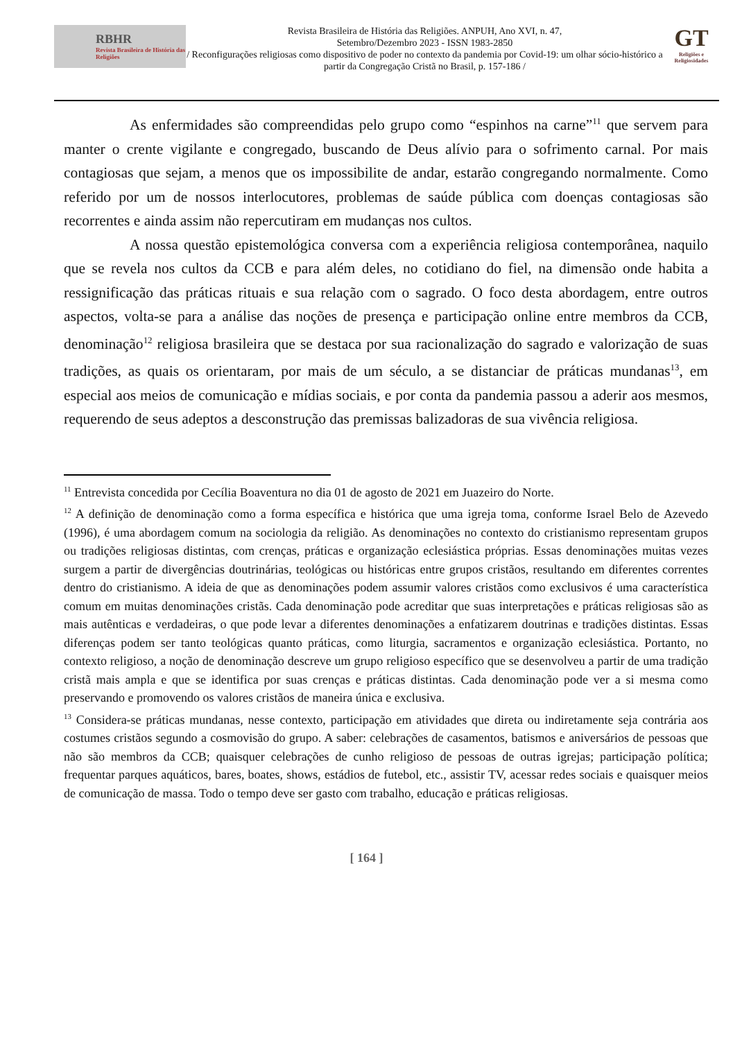RBHR
Revista Brasileira de História das Religiões
Revista Brasileira de História das Religiões. ANPUH, Ano XVI, n. 47,
Setembro/Dezembro 2023 - ISSN 1983-2850
/ Reconfigurações religiosas como dispositivo de poder no contexto da pandemia por Covid-19: um olhar sócio-histórico a partir da Congregação Cristã no Brasil, p. 157-186 /
GT
Religiões e Religiosidades
As enfermidades são compreendidas pelo grupo como “espinhos na carne”<sup>11</sup> que servem para manter o crente vigilante e congregado, buscando de Deus alívio para o sofrimento carnal. Por mais contagiosas que sejam, a menos que os impossibilite de andar, estarão congregando normalmente. Como referido por um de nossos interlocutores, problemas de saúde pública com doenças contagiosas são recorrentes e ainda assim não repercutiram em mudanças nos cultos.
A nossa questão epistemológica conversa com a experiência religiosa contemporânea, naquilo que se revela nos cultos da CCB e para além deles, no cotidiano do fiel, na dimensão onde habita a ressignificação das práticas rituais e sua relação com o sagrado. O foco desta abordagem, entre outros aspectos, volta-se para a análise das noções de presença e participação online entre membros da CCB, denominação<sup>12</sup> religiosa brasileira que se destaca por sua racionalização do sagrado e valorização de suas tradições, as quais os orientaram, por mais de um século, a se distanciar de práticas mundanas<sup>13</sup>, em especial aos meios de comunicação e mídias sociais, e por conta da pandemia passou a aderir aos mesmos, requerendo de seus adeptos a desconstrução das premissas balizadoras de sua vivência religiosa.
<sup>11</sup> Entrevista concedida por Cecília Boaventura no dia 01 de agosto de 2021 em Juazeiro do Norte.
<sup>12</sup> A definição de denominação como a forma específica e histórica que uma igreja toma, conforme Israel Belo de Azevedo (1996), é uma abordagem comum na sociologia da religião. As denominações no contexto do cristianismo representam grupos ou tradições religiosas distintas, com crenças, práticas e organização eclesiástica próprias. Essas denominações muitas vezes surgem a partir de divergências doutrinárias, teológicas ou históricas entre grupos cristãos, resultando em diferentes correntes dentro do cristianismo. A ideia de que as denominações podem assumir valores cristãos como exclusivos é uma característica comum em muitas denominações cristãs. Cada denominação pode acreditar que suas interpretações e práticas religiosas são as mais autênticas e verdadeiras, o que pode levar a diferentes denominações a enfatizarem doutrinas e tradições distintas. Essas diferenças podem ser tanto teológicas quanto práticas, como liturgia, sacramentos e organização eclesiástica. Portanto, no contexto religioso, a noção de denominação descreve um grupo religioso específico que se desenvolveu a partir de uma tradição cristã mais ampla e que se identifica por suas crenças e práticas distintas. Cada denominação pode ver a si mesma como preservando e promovendo os valores cristãos de maneira única e exclusiva.
<sup>13</sup> Considera-se práticas mundanas, nesse contexto, participação em atividades que direta ou indiretamente seja contrária aos costumes cristãos segundo a cosmovisão do grupo. A saber: celebrações de casamentos, batismos e aniversários de pessoas que não são membros da CCB; quaisquer celebrações de cunho religioso de pessoas de outras igrejas; participação política; frequentar parques aquáticos, bares, boates, shows, estádios de futebol, etc., assistir TV, acessar redes sociais e quaisquer meios de comunicação de massa. Todo o tempo deve ser gasto com trabalho, educação e práticas religiosas.
[ 164 ]